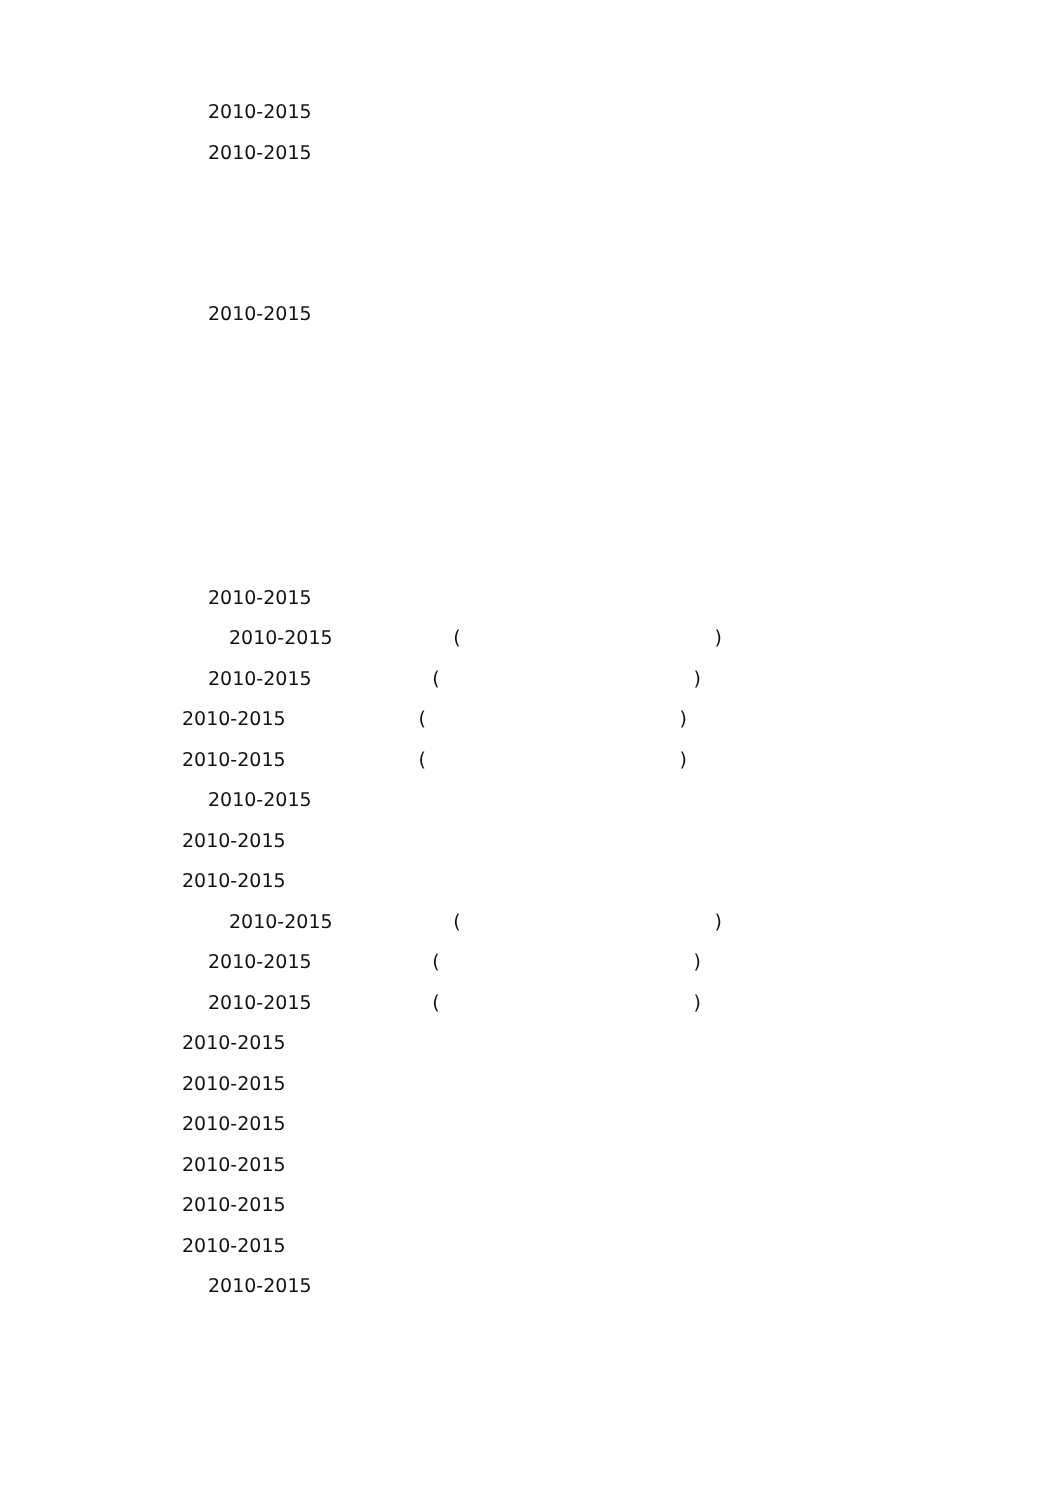2010-2015
2010-2015
2010-2015
2010-2015
2010-2015 ( )
2010-2015 ( )
2010-2015 ( )
2010-2015 ( )
2010-2015
2010-2015
2010-2015
2010-2015 ( )
2010-2015 ( )
2010-2015 ( )
2010-2015
2010-2015
2010-2015
2010-2015
2010-2015
2010-2015
2010-2015